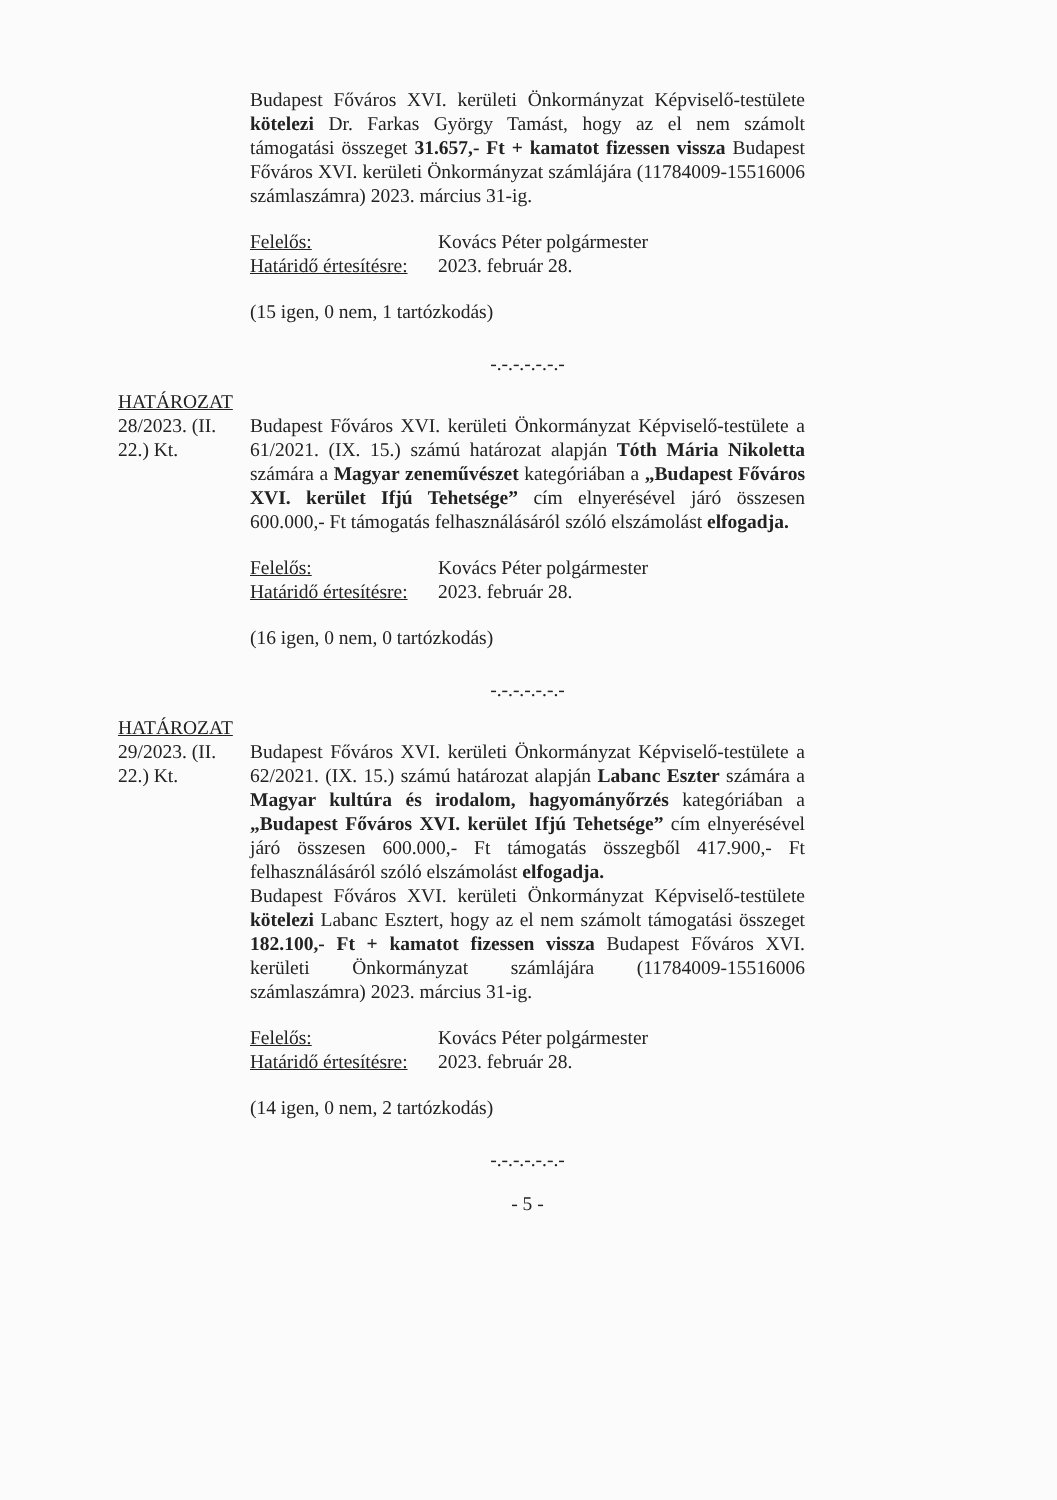Budapest Főváros XVI. kerületi Önkormányzat Képviselő-testülete kötelezi Dr. Farkas György Tamást, hogy az el nem számolt támogatási összeget 31.657,- Ft + kamatot fizessen vissza Budapest Főváros XVI. kerületi Önkormányzat számlájára (11784009-15516006 számlaszámra) 2023. március 31-ig.
| Felelős: | Kovács Péter polgármester |
| Határidő értesítésre: | 2023. február 28. |
(15 igen, 0 nem, 1 tartózkodás)
-.-.-.-.-.-.-
HATÁROZAT
28/2023. (II. 22.) Kt.
Budapest Főváros XVI. kerületi Önkormányzat Képviselő-testülete a 61/2021. (IX. 15.) számú határozat alapján Tóth Mária Nikoletta számára a Magyar zeneművészet kategóriában a „Budapest Főváros XVI. kerület Ifjú Tehetsége” cím elnyerésével járó összesen 600.000,- Ft támogatás felhasználásáról szóló elszámolást elfogadja.
| Felelős: | Kovács Péter polgármester |
| Határidő értesítésre: | 2023. február 28. |
(16 igen, 0 nem, 0 tartózkodás)
-.-.-.-.-.-.-
HATÁROZAT
29/2023. (II. 22.) Kt.
Budapest Főváros XVI. kerületi Önkormányzat Képviselő-testülete a 62/2021. (IX. 15.) számú határozat alapján Labanc Eszter számára a Magyar kultúra és irodalom, hagyományőrzés kategóriában a „Budapest Főváros XVI. kerület Ifjú Tehetsége” cím elnyerésével járó összesen 600.000,- Ft támogatás összegből 417.900,- Ft felhasználásáról szóló elszámolást elfogadja.
Budapest Főváros XVI. kerületi Önkormányzat Képviselő-testülete kötelezi Labanc Esztert, hogy az el nem számolt támogatási összeget 182.100,- Ft + kamatot fizessen vissza Budapest Főváros XVI. kerületi Önkormányzat számlájára (11784009-15516006 számlaszámra) 2023. március 31-ig.
| Felelős: | Kovács Péter polgármester |
| Határidő értesítésre: | 2023. február 28. |
(14 igen, 0 nem, 2 tartózkodás)
-.-.-.-.-.-.-
- 5 -